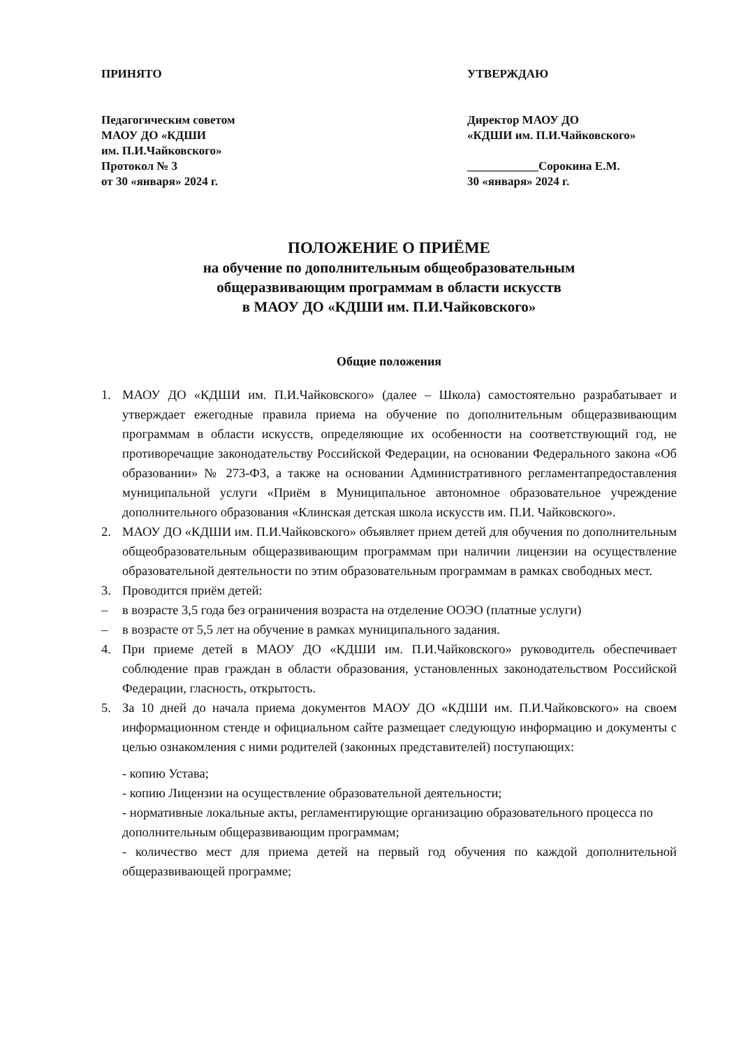ПРИНЯТО
Педагогическим советом
МАОУ ДО «КДШИ
им. П.И.Чайковского»
Протокол № 3
от 30 «января» 2024 г.
УТВЕРЖДАЮ
Директор МАОУ ДО
«КДШИ им. П.И.Чайковского»
____________Сорокина Е.М.
30 «января» 2024 г.
ПОЛОЖЕНИЕ О ПРИЁМЕ
на обучение по дополнительным общеобразовательным
общеразвивающим программам в области искусств
в МАОУ ДО «КДШИ им. П.И.Чайковского»
Общие положения
1. МАОУ ДО «КДШИ им. П.И.Чайковского» (далее – Школа) самостоятельно разрабатывает и утверждает ежегодные правила приема на обучение по дополнительным общеразвивающим программам в области искусств, определяющие их особенности на соответствующий год, не противоречащие законодательству Российской Федерации, на основании Федерального закона «Об образовании» № 273-ФЗ, а также на основании Административного регламентапредоставления муниципальной услуги «Приём в Муниципальное автономное образовательное учреждение дополнительного образования «Клинская детская школа искусств им. П.И. Чайковского».
2. МАОУ ДО «КДШИ им. П.И.Чайковского» объявляет прием детей для обучения по дополнительным общеобразовательным общеразвивающим программам при наличии лицензии на осуществление образовательной деятельности по этим образовательным программам в рамках свободных мест.
3. Проводится приём детей:
– в возрасте 3,5 года без ограничения возраста на отделение ООЭО (платные услуги)
– в возрасте от 5,5 лет на обучение в рамках муниципального задания.
4. При приеме детей в МАОУ ДО «КДШИ им. П.И.Чайковского» руководитель обеспечивает соблюдение прав граждан в области образования, установленных законодательством Российской Федерации, гласность, открытость.
5. За 10 дней до начала приема документов МАОУ ДО «КДШИ им. П.И.Чайковского» на своем информационном стенде и официальном сайте размещает следующую информацию и документы с целью ознакомления с ними родителей (законных представителей) поступающих:
- копию Устава;
- копию Лицензии на осуществление образовательной деятельности;
- нормативные локальные акты, регламентирующие организацию образовательного процесса по дополнительным общеразвивающим программам;
- количество мест для приема детей на первый год обучения по каждой дополнительной общеразвивающей программе;